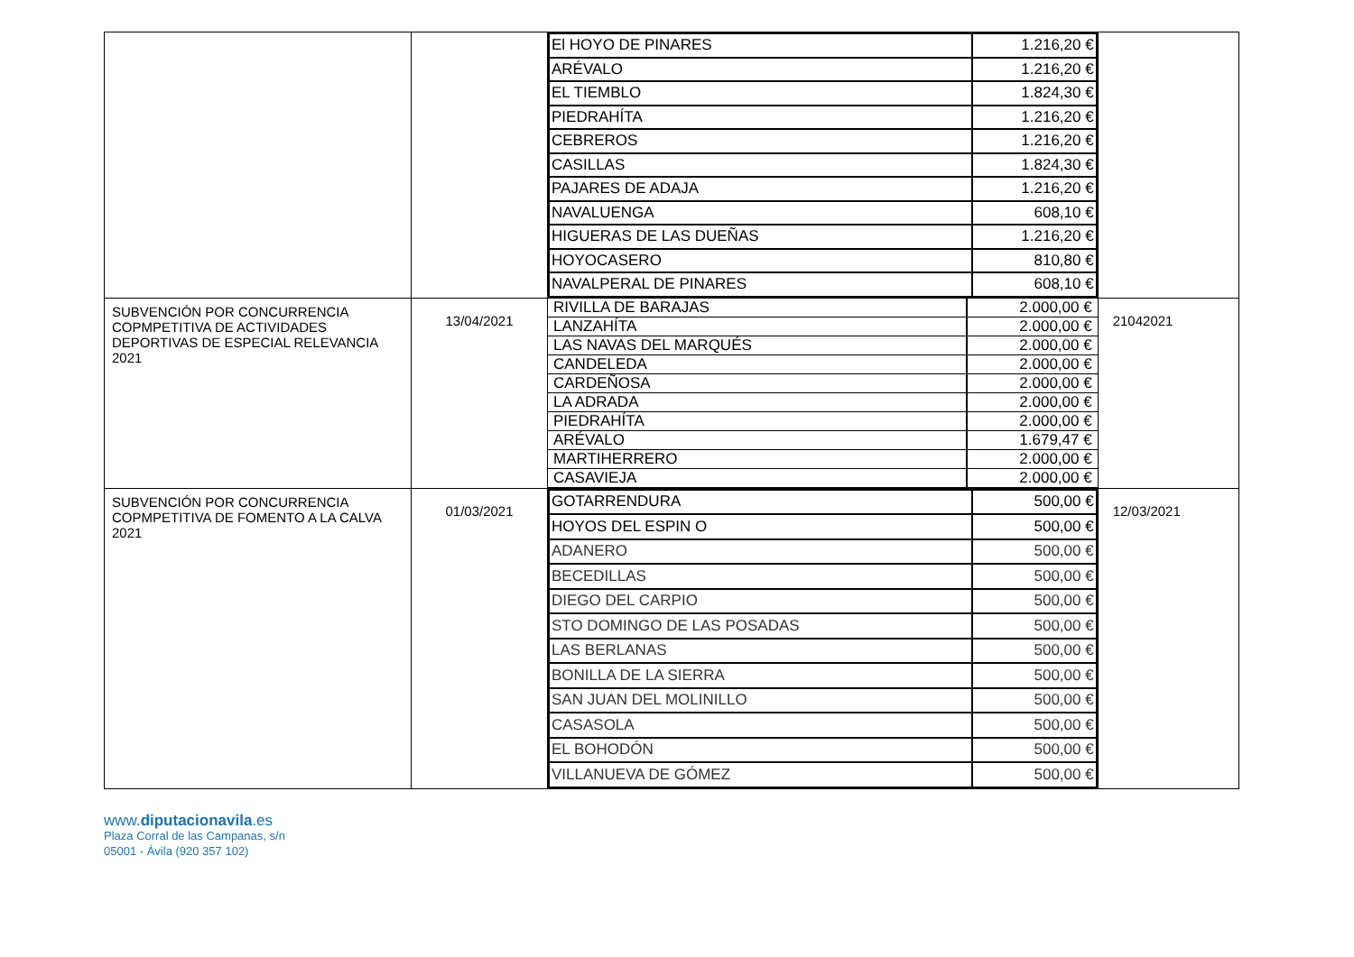| | | / El HOYO DE PINARES / 1.216,20 € / / ARÉVALO / 1.216,20 € / / EL TIEMBLO / 1.824,30 € / / PIEDRAHÍTA / 1.216,20 € / / CEBREROS / 1.216,20 € / / CASILLAS / 1.824,30 € / / PAJARES DE ADAJA / 1.216,20 € / / NAVALUENGA / 608,10 € / / HIGUERAS DE LAS DUEÑAS / 1.216,20 € / / HOYOCASERO / 810,80 € / / NAVALPERAL DE PINARES / 608,10 € / | |
| SUBVENCIÓN POR CONCURRENCIA COPMPETITIVA DE ACTIVIDADES DEPORTIVAS DE ESPECIAL RELEVANCIA 2021 | 13/04/2021 | / RIVILLA DE BARAJAS / 2.000,00 € / / LANZAHÍTA / 2.000,00 € / / LAS NAVAS DEL MARQUÉS / 2.000,00 € / / CANDELEDA / 2.000,00 € / / CARDEÑOSA / 2.000,00 € / / LA ADRADA / 2.000,00 € / / PIEDRAHÍTA / 2.000,00 € / / ARÉVALO / 1.679,47 € / / MARTIHERRERO / 2.000,00 € / / CASAVIEJA / 2.000,00 € / | 21042021 |
| SUBVENCIÓN POR CONCURRENCIA COPMPETITIVA DE FOMENTO A LA CALVA 2021 | 01/03/2021 | / GOTARRENDURA / 500,00 € / / HOYOS DEL ESPIN O / 500,00 € / / ADANERO / 500,00 € / / BECEDILLAS / 500,00 € / / DIEGO DEL CARPIO / 500,00 € / / STO DOMINGO DE LAS POSADAS / 500,00 € / / LAS BERLANAS / 500,00 € / / BONILLA DE LA SIERRA / 500,00 € / / SAN JUAN DEL MOLINILLO / 500,00 € / / CASASOLA / 500,00 € / / EL BOHODÓN / 500,00 € / / VILLANUEVA DE GÓMEZ / 500,00 € / | 12/03/2021 |
www.diputacionavila.es
Plaza Corral de las Campanas, s/n
05001 - Ávila (920 357 102)